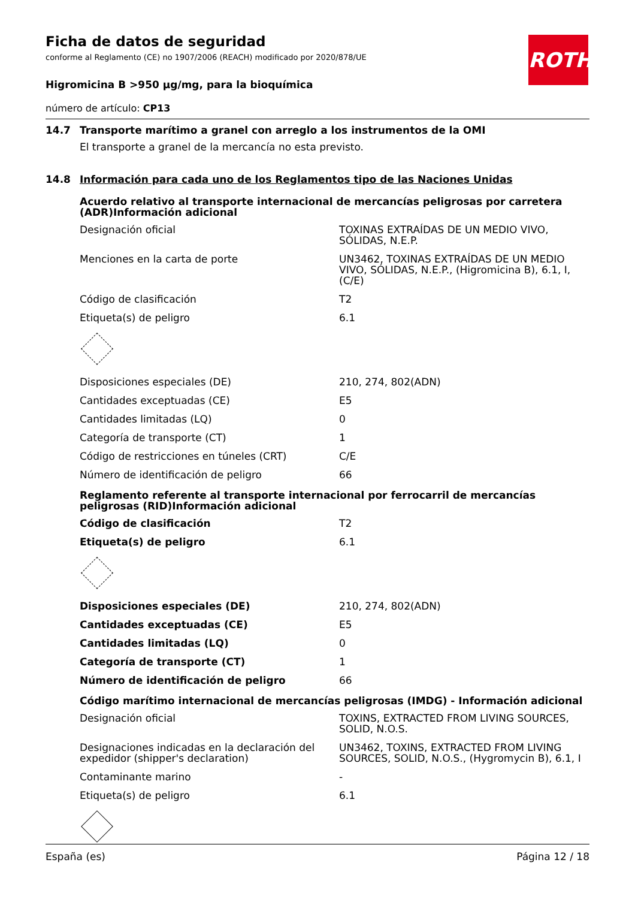ROTH
Ficha de datos de seguridad
conforme al Reglamento (CE) no 1907/2006 (REACH) modificado por 2020/878/UE
Higromicina B >950 µg/mg, para la bioquímica
número de artículo: CP13
14.7 Transporte marítimo a granel con arreglo a los instrumentos de la OMI
El transporte a granel de la mercancía no esta previsto.
14.8 Información para cada uno de los Reglamentos tipo de las Naciones Unidas
Acuerdo relativo al transporte internacional de mercancías peligrosas por carretera (ADR)Información adicional
| Designación oficial | TOXINAS EXTRAÍDAS DE UN MEDIO VIVO, SÓLIDAS, N.E.P. |
| Menciones en la carta de porte | UN3462, TOXINAS EXTRAÍDAS DE UN MEDIO VIVO, SÓLIDAS, N.E.P., (Higromicina B), 6.1, I, (C/E) |
| Código de clasificación | T2 |
| Etiqueta(s) de peligro | 6.1 |
| Disposiciones especiales (DE) | 210, 274, 802(ADN) |
| Cantidades exceptuadas (CE) | E5 |
| Cantidades limitadas (LQ) | 0 |
| Categoría de transporte (CT) | 1 |
| Código de restricciones en túneles (CRT) | C/E |
| Número de identificación de peligro | 66 |
Reglamento referente al transporte internacional por ferrocarril de mercancías peligrosas (RID)Información adicional
| Código de clasificación | T2 |
| Etiqueta(s) de peligro | 6.1 |
| Disposiciones especiales (DE) | 210, 274, 802(ADN) |
| Cantidades exceptuadas (CE) | E5 |
| Cantidades limitadas (LQ) | 0 |
| Categoría de transporte (CT) | 1 |
| Número de identificación de peligro | 66 |
Código marítimo internacional de mercancías peligrosas (IMDG) - Información adicional
| Designación oficial | TOXINS, EXTRACTED FROM LIVING SOURCES, SOLID, N.O.S. |
| Designaciones indicadas en la declaración del expedidor (shipper's declaration) | UN3462, TOXINS, EXTRACTED FROM LIVING SOURCES, SOLID, N.O.S., (Hygromycin B), 6.1, I |
| Contaminante marino | - |
| Etiqueta(s) de peligro | 6.1 |
España (es) Página 12 / 18